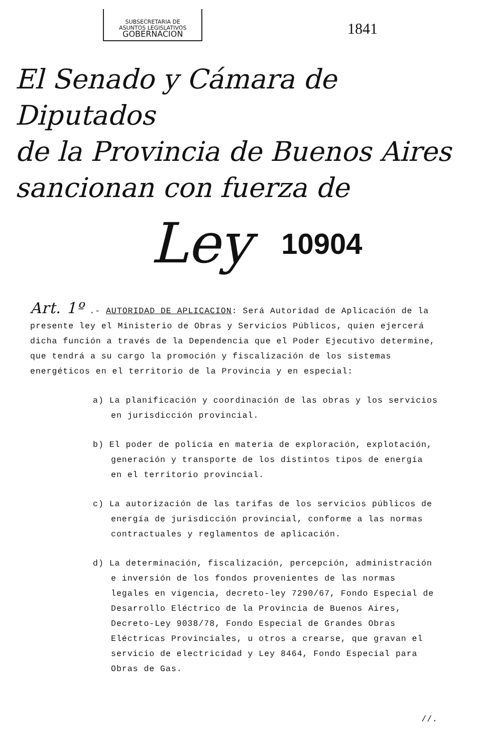SUBSECRETARIA DE
ASUNTOS LEGISLATIVOS
GOBERNACION
1841
El Senado y Cámara de Diputados
de la Provincia de Buenos Aires
sancionan con fuerza de
Ley 10904
Art. 1º .- AUTORIDAD DE APLICACION: Será Autoridad de Aplicación de la presente ley el Ministerio de Obras y Servicios Públicos, quien ejercerá dicha función a través de la Dependencia que el Poder Ejecutivo determine, que tendrá a su cargo la promoción y fiscalización de los sistemas energéticos en el territorio de la Provincia y en especial:
a) La planificación y coordinación de las obras y los servicios en jurisdicción provincial.
b) El poder de policía en materia de exploración, explotación, generación y transporte de los distintos tipos de energía en el territorio provincial.
c) La autorización de las tarifas de los servicios públicos de energía de jurisdicción provincial, conforme a las normas contractuales y reglamentos de aplicación.
d) La determinación, fiscalización, percepción, administración e inversión de los fondos provenientes de las normas legales en vigencia, decreto-ley 7290/67, Fondo Especial de Desarrollo Eléctrico de la Provincia de Buenos Aires, Decreto-Ley 9038/78, Fondo Especial de Grandes Obras Eléctricas Provinciales, u otros a crearse, que gravan el servicio de electricidad y Ley 8464, Fondo Especial para Obras de Gas.
//.